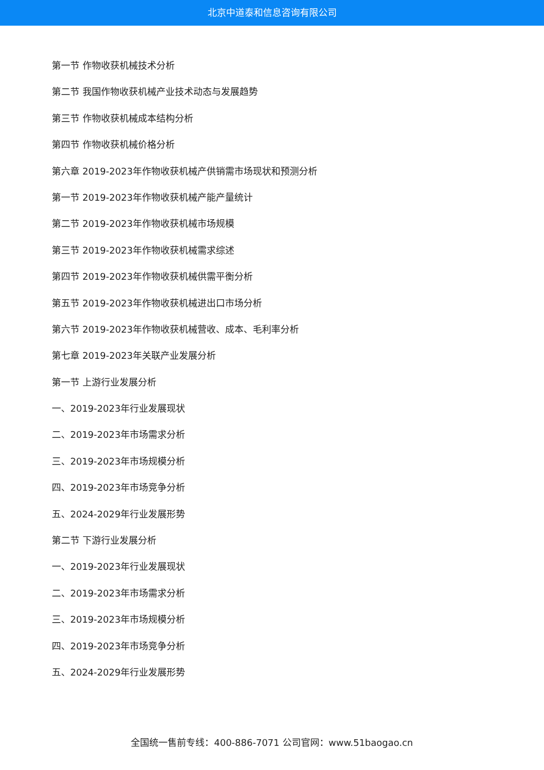北京中道泰和信息咨询有限公司
第一节 作物收获机械技术分析
第二节 我国作物收获机械产业技术动态与发展趋势
第三节 作物收获机械成本结构分析
第四节 作物收获机械价格分析
第六章 2019-2023年作物收获机械产供销需市场现状和预测分析
第一节 2019-2023年作物收获机械产能产量统计
第二节 2019-2023年作物收获机械市场规模
第三节 2019-2023年作物收获机械需求综述
第四节 2019-2023年作物收获机械供需平衡分析
第五节 2019-2023年作物收获机械进出口市场分析
第六节 2019-2023年作物收获机械营收、成本、毛利率分析
第七章 2019-2023年关联产业发展分析
第一节 上游行业发展分析
一、2019-2023年行业发展现状
二、2019-2023年市场需求分析
三、2019-2023年市场规模分析
四、2019-2023年市场竞争分析
五、2024-2029年行业发展形势
第二节 下游行业发展分析
一、2019-2023年行业发展现状
二、2019-2023年市场需求分析
三、2019-2023年市场规模分析
四、2019-2023年市场竞争分析
五、2024-2029年行业发展形势
全国统一售前专线：400-886-7071 公司官网：www.51baogao.cn